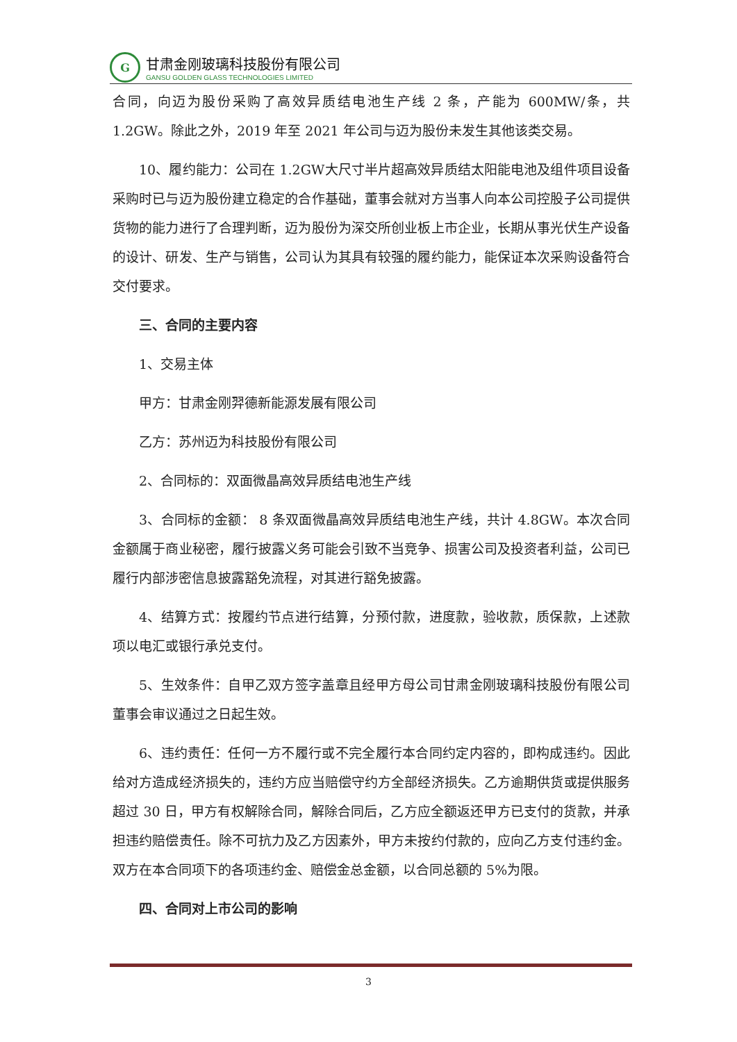G
甘肃金刚玻璃科技股份有限公司
GANSU GOLDEN GLASS TECHNOLOGIES LIMITED
合同，向迈为股份采购了高效异质结电池生产线 2 条，产能为 600MW/条，共1.2GW。除此之外，2019 年至 2021 年公司与迈为股份未发生其他该类交易。
10、履约能力：公司在 1.2GW大尺寸半片超高效异质结太阳能电池及组件项目设备采购时已与迈为股份建立稳定的合作基础，董事会就对方当事人向本公司控股子公司提供货物的能力进行了合理判断，迈为股份为深交所创业板上市企业，长期从事光伏生产设备的设计、研发、生产与销售，公司认为其具有较强的履约能力，能保证本次采购设备符合交付要求。
三、合同的主要内容
1、交易主体
甲方：甘肃金刚羿德新能源发展有限公司
乙方：苏州迈为科技股份有限公司
2、合同标的：双面微晶高效异质结电池生产线
3、合同标的金额： 8 条双面微晶高效异质结电池生产线，共计 4.8GW。本次合同金额属于商业秘密，履行披露义务可能会引致不当竞争、损害公司及投资者利益，公司已履行内部涉密信息披露豁免流程，对其进行豁免披露。
4、结算方式：按履约节点进行结算，分预付款，进度款，验收款，质保款，上述款项以电汇或银行承兑支付。
5、生效条件：自甲乙双方签字盖章且经甲方母公司甘肃金刚玻璃科技股份有限公司董事会审议通过之日起生效。
6、违约责任：任何一方不履行或不完全履行本合同约定内容的，即构成违约。因此给对方造成经济损失的，违约方应当赔偿守约方全部经济损失。乙方逾期供货或提供服务超过 30 日，甲方有权解除合同，解除合同后，乙方应全额返还甲方已支付的货款，并承担违约赔偿责任。除不可抗力及乙方因素外，甲方未按约付款的，应向乙方支付违约金。双方在本合同项下的各项违约金、赔偿金总金额，以合同总额的 5%为限。
四、合同对上市公司的影响
3